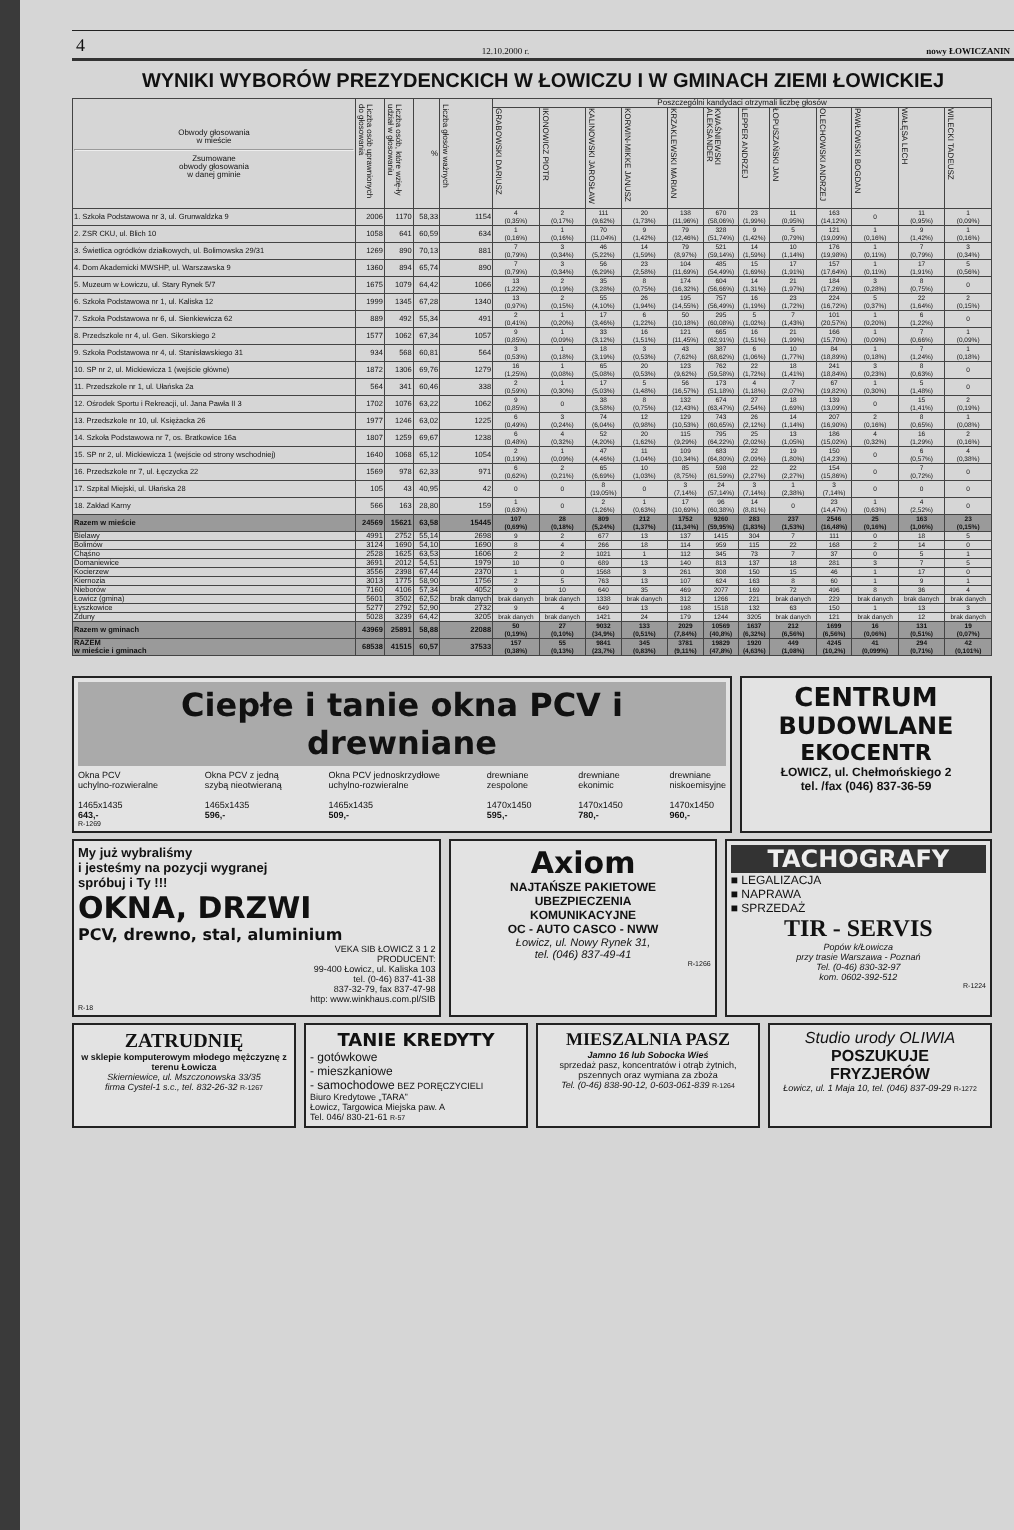4 12.10.2000 r. nowy ŁOWICZANIN
WYNIKI WYBORÓW PREZYDENCKICH W ŁOWICZU I W GMINACH ZIEMI ŁOWICKIEJ
| Obwody głosowania w mieście Zsumowane obwody głosowania w danej gminie | Liczba osób uprawnionych do głosowania | Liczba osób, które wzię-ły udział w głosowaniu | % | Liczba głosów ważnych | Poszczególni kandydaci otrzymali liczbę głosów | | | | | | | | | | | |
| --- | --- | --- | --- | --- | --- | --- | --- | --- | --- | --- | --- | --- | --- | --- | --- | --- |
| | | | | | GRABOWSKI DARIUSZ | IKONOWICZ PIOTR | KALINOWSKI JAROSŁAW | KORWIN-MIKKE JANUSZ | KRZAKLEWSKI MARIAN | KWAŚNIEWSKI ALEKSANDER | LEPPER ANDRZEJ | ŁOPUSZAŃSKI JAN | OLECHOWSKI ANDRZEJ | PAWŁOWSKI BOGDAN | WAŁĘSA LECH | WILECKI TADEUSZ |
| 1. Szkoła Podstawowa nr 3, ul. Grunwaldzka 9 | 2006 | 1170 | 58,33 | 1154 | 4 (0,35%) | 2 (0,17%) | 111 (9,62%) | 20 (1,73%) | 138 (11,96%) | 670 (58,06%) | 23 (1,99%) | 11 (0,95%) | 163 (14,12%) | 0 | 11 (0,95%) | 1 (0,09%) |
| 2. ZSR CKU, ul. Blich 10 | 1058 | 641 | 60,59 | 634 | 1 (0,16%) | 1 (0,16%) | 70 (11,04%) | 9 (1,42%) | 79 (12,46%) | 328 (51,74%) | 9 (1,42%) | 5 (0,79%) | 121 (19,09%) | 1 (0,16%) | 9 (1,42%) | 1 (0,16%) |
| 3. Świetlica ogródków działkowych, ul. Bolimowska 29/31 | 1269 | 890 | 70,13 | 881 | 7 (0,79%) | 3 (0,34%) | 46 (5,22%) | 14 (1,59%) | 79 (8,97%) | 521 (59,14%) | 14 (1,59%) | 10 (1,14%) | 176 (19,98%) | 1 (0,11%) | 7 (0,79%) | 3 (0,34%) |
| 4. Dom Akademicki MWSHP, ul. Warszawska 9 | 1360 | 894 | 65,74 | 890 | 7 (0,79%) | 3 (0,34%) | 56 (6,29%) | 23 (2,58%) | 104 (11,69%) | 485 (54,49%) | 15 (1,69%) | 17 (1,91%) | 157 (17,64%) | 1 (0,11%) | 17 (1,91%) | 5 (0,56%) |
| 5. Muzeum w Łowiczu, ul. Stary Rynek 5/7 | 1675 | 1079 | 64,42 | 1066 | 13 (1,22%) | 2 (0,19%) | 35 (3,28%) | 8 (0,75%) | 174 (16,32%) | 604 (56,66%) | 14 (1,31%) | 21 (1,97%) | 184 (17,26%) | 3 (0,28%) | 8 (0,75%) | 0 |
| 6. Szkoła Podstawowa nr 1, ul. Kaliska 12 | 1999 | 1345 | 67,28 | 1340 | 13 (0,97%) | 2 (0,15%) | 55 (4,10%) | 26 (1,94%) | 195 (14,55%) | 757 (56,49%) | 16 (1,19%) | 23 (1,72%) | 224 (16,72%) | 5 (0,37%) | 22 (1,64%) | 2 (0,15%) |
| 7. Szkoła Podstawowa nr 6, ul. Sienkiewicza 62 | 889 | 492 | 55,34 | 491 | 2 (0,41%) | 1 (0,20%) | 17 (3,46%) | 6 (1,22%) | 50 (10,18%) | 295 (60,08%) | 5 (1,02%) | 7 (1,43%) | 101 (20,57%) | 1 (0,20%) | 6 (1,22%) | 0 |
| 8. Przedszkole nr 4, ul. Gen. Sikorskiego 2 | 1577 | 1062 | 67,34 | 1057 | 9 (0,85%) | 1 (0,09%) | 33 (3,12%) | 16 (1,51%) | 121 (11,45%) | 665 (62,91%) | 16 (1,51%) | 21 (1,99%) | 166 (15,70%) | 1 (0,09%) | 7 (0,66%) | 1 (0,09%) |
| 9. Szkoła Podstawowa nr 4, ul. Stanisławskiego 31 | 934 | 568 | 60,81 | 564 | 3 (0,53%) | 1 (0,18%) | 18 (3,19%) | 3 (0,53%) | 43 (7,62%) | 387 (68,62%) | 6 (1,06%) | 10 (1,77%) | 84 (18,89%) | 1 (0,18%) | 7 (1,24%) | 1 (0,18%) |
| 10. SP nr 2, ul. Mickiewicza 1 (wejście główne) | 1872 | 1306 | 69,76 | 1279 | 16 (1,25%) | 1 (0,08%) | 65 (5,08%) | 20 (0,53%) | 123 (9,62%) | 762 (59,58%) | 22 (1,72%) | 18 (1,41%) | 241 (18,84%) | 3 (0,23%) | 8 (0,63%) | 0 |
| 11. Przedszkole nr 1, ul. Ułańska 2a | 564 | 341 | 60,46 | 338 | 2 (0,59%) | 1 (0,30%) | 17 (5,03%) | 5 (1,48%) | 56 (16,57%) | 173 (51,18%) | 4 (1,18%) | 7 (2,07%) | 67 (19,82%) | 1 (0,30%) | 5 (1,48%) | 0 |
| 12. Ośrodek Sportu i Rekreacji, ul. Jana Pawła II 3 | 1702 | 1076 | 63,22 | 1062 | 9 (0,85%) | 0 | 38 (3,58%) | 8 (0,75%) | 132 (12,43%) | 674 (63,47%) | 27 (2,54%) | 18 (1,69%) | 139 (13,09%) | 0 | 15 (1,41%) | 2 (0,19%) |
| 13. Przedszkole nr 10, ul. Księżacka 26 | 1977 | 1246 | 63,02 | 1225 | 6 (0,49%) | 3 (0,24%) | 74 (6,04%) | 12 (0,98%) | 129 (10,53%) | 743 (60,65%) | 26 (2,12%) | 14 (1,14%) | 207 (16,90%) | 2 (0,16%) | 8 (0,65%) | 1 (0,08%) |
| 14. Szkoła Podstawowa nr 7, os. Bratkowice 16a | 1807 | 1259 | 69,67 | 1238 | 6 (0,48%) | 4 (0,32%) | 52 (4,20%) | 20 (1,62%) | 115 (9,29%) | 795 (64,22%) | 25 (2,02%) | 13 (1,05%) | 186 (15,02%) | 4 (0,32%) | 16 (1,29%) | 2 (0,16%) |
| 15. SP nr 2, ul. Mickiewicza 1 (wejście od strony wschodniej) | 1640 | 1068 | 65,12 | 1054 | 2 (0,19%) | 1 (0,09%) | 47 (4,46%) | 11 (1,04%) | 109 (10,34%) | 683 (64,80%) | 22 (2,09%) | 19 (1,80%) | 150 (14,23%) | 0 | 6 (0,57%) | 4 (0,38%) |
| 16. Przedszkole nr 7, ul. Łęczycka 22 | 1569 | 978 | 62,33 | 971 | 6 (0,62%) | 2 (0,21%) | 65 (6,69%) | 10 (1,03%) | 85 (8,75%) | 598 (61,59%) | 22 (2,27%) | 22 (2,27%) | 154 (15,86%) | 0 | 7 (0,72%) | 0 |
| 17. Szpital Miejski, ul. Ułańska 28 | 105 | 43 | 40,95 | 42 | 0 | 0 | 8 (19,05%) | 0 | 3 (7,14%) | 24 (57,14%) | 3 (7,14%) | 1 (2,38%) | 3 (7,14%) | 0 | 0 | 0 |
| 18. Zakład Karny | 566 | 163 | 28,80 | 159 | 1 (0,63%) | 0 | 2 (1,26%) | 1 (0,63%) | 17 (10,69%) | 96 (60,38%) | 14 (8,81%) | 0 | 23 (14,47%) | 1 (0,63%) | 4 (2,52%) | 0 |
| Razem w mieście | 24569 | 15621 | 63,58 | 15445 | 107 (0,69%) | 28 (0,18%) | 809 (5,24%) | 212 (1,37%) | 1752 (11,34%) | 9260 (59,95%) | 283 (1,83%) | 237 (1,53%) | 2546 (16,48%) | 25 (0,16%) | 163 (1,06%) | 23 (0,15%) |
| Bielawy | 4991 | 2752 | 55,14 | 2698 | 9 | 2 | 677 | 13 | 137 | 1415 | 304 | 7 | 111 | 0 | 18 | 5 |
| Bolimów | 3124 | 1690 | 54,10 | 1690 | 8 | 4 | 266 | 18 | 114 | 959 | 115 | 22 | 168 | 2 | 14 | 0 |
| Chąśno | 2528 | 1625 | 63,53 | 1606 | 2 | 2 | 1021 | 1 | 112 | 345 | 73 | 7 | 37 | 0 | 5 | 1 |
| Domaniewice | 3691 | 2012 | 54,51 | 1979 | 10 | 0 | 689 | 13 | 140 | 813 | 137 | 18 | 281 | 3 | 7 | 5 |
| Kocierzew | 3556 | 2398 | 67,44 | 2370 | 1 | 0 | 1568 | 3 | 261 | 308 | 150 | 15 | 46 | 1 | 17 | 0 |
| Kiernozia | 3013 | 1775 | 58,90 | 1756 | 2 | 5 | 763 | 13 | 107 | 624 | 163 | 8 | 60 | 1 | 9 | 1 |
| Nieborów | 7160 | 4106 | 57,34 | 4052 | 9 | 10 | 640 | 35 | 469 | 2077 | 169 | 72 | 496 | 8 | 36 | 4 |
| Łowicz (gmina) | 5601 | 3502 | 62,52 | brak danych | brak danych | brak danych | 1338 | brak danych | 312 | 1266 | 221 | brak danych | 229 | brak danych | brak danych | brak danych |
| Łyszkowice | 5277 | 2792 | 52,90 | 2732 | 9 | 4 | 649 | 13 | 198 | 1518 | 132 | 63 | 150 | 1 | 13 | 3 |
| Zduny | 5028 | 3239 | 64,42 | 3205 | brak danych | brak danych | 1421 | 24 | 179 | 1244 | 3205 | brak danych | 121 | brak danych | 12 | brak danych |
| Razem w gminach | 43969 | 25891 | 58,88 | 22088 | 50 (0,19%) | 27 (0,10%) | 9032 (34,9%) | 133 (0,51%) | 2029 (7,84%) | 10569 (40,8%) | 1637 (6,32%) | 212 (6,56%) | 1699 (6,56%) | 16 (0,06%) | 131 (0,51%) | 19 (0,07%) |
| RAZEM w mieście i gminach | 68538 | 41515 | 60,57 | 37533 | 157 (0,38%) | 55 (0,13%) | 9841 (23,7%) | 345 (0,83%) | 3781 (9,11%) | 19829 (47,8%) | 1920 (4,63%) | 449 (1,08%) | 4245 (10,2%) | 41 (0,099%) | 294 (0,71%) | 42 (0,101%) |
Ciepłe i tanie okna PCV i drewniane
Okna PCV
uchylno-rozwieralne
1465x1435
643,-
Okna PCV z jedną
szybą nieotwieraną
1465x1435
596,-
Okna PCV jednoskrzydłowe
uchylno-rozwieralne
1465x1435
509,-
drewniane
zespolone
1470x1450
595,-
drewniane
ekonimic
1470x1450
780,-
drewniane
niskoemisyjne
1470x1450
960,-
R-1269
CENTRUM
BUDOWLANE
EKOCENTR
ŁOWICZ, ul. Chełmońskiego 2
tel. /fax (046) 837-36-59
My już wybraliśmy
i jesteśmy na pozycji wygranej
spróbuj i Ty !!!
OKNA, DRZWI
PCV, drewno, stal, aluminium
VEKA SIB ŁOWICZ 3 1 2
PRODUCENT:
99-400 Łowicz, ul. Kaliska 103
tel. (0-46) 837-41-38
837-32-79, fax 837-47-98
http: www.winkhaus.com.pl/SIB
R-18
Axiom
NAJTAŃSZE PAKIETOWE
UBEZPIECZENIA
KOMUNIKACYJNE
OC - AUTO CASCO - NWW
Łowicz, ul. Nowy Rynek 31,
tel. (046) 837-49-41
R-1266
TACHOGRAFY
■ LEGALIZACJA
■ NAPRAWA
■ SPRZEDAŻ
TIR - SERVIS
Popów k/Łowicza
przy trasie Warszawa - Poznań
Tel. (0-46) 830-32-97
kom. 0602-392-512
R-1224
ZATRUDNIĘ
w sklepie komputerowym młodego mężczyznę z terenu Łowicza
Skierniewice, ul. Mszczonowska 33/35
firma Cystel-1 s.c., tel. 832-26-32 R-1267
TANIE KREDYTY
- gotówkowe
- mieszkaniowe
- samochodowe BEZ PORĘCZYCIELI
Biuro Kredytowe „TARA”
Łowicz, Targowica Miejska paw. A
Tel. 046/ 830-21-61 R-57
MIESZALNIA PASZ
Jamno 16 lub Sobocka Wieś
sprzedaż pasz, koncentratów i otrąb żytnich,
pszennych oraz wymiana za zboża
Tel. (0-46) 838-90-12, 0-603-061-839 R-1264
Studio urody OLIWIA
POSZUKUJE
FRYZJERÓW
Łowicz, ul. 1 Maja 10, tel. (046) 837-09-29 R-1272